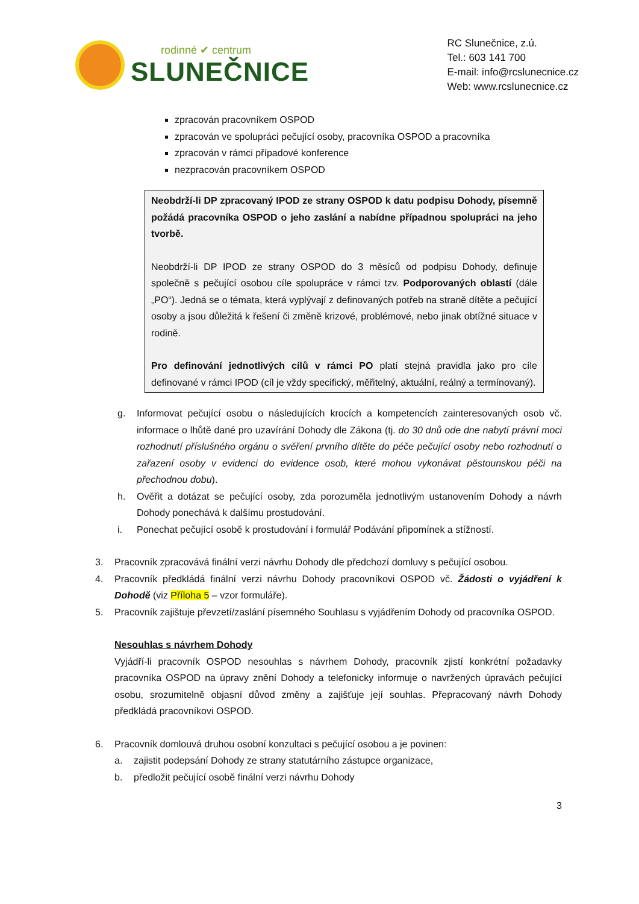rodinné ✔ centrum
SLUNEČNICE
RC Slunečnice, z.ú.
Tel.: 603 141 700
E-mail: info@rcslunecnice.cz
Web: www.rcslunecnice.cz
zpracován pracovníkem OSPOD
zpracován ve spolupráci pečující osoby, pracovníka OSPOD a pracovníka
zpracován v rámci případové konference
nezpracován pracovníkem OSPOD
Neobdrží-li DP zpracovaný IPOD ze strany OSPOD k datu podpisu Dohody, písemně požádá pracovníka OSPOD o jeho zaslání a nabídne případnou spolupráci na jeho tvorbě.
Neobdrží-li DP IPOD ze strany OSPOD do 3 měsíců od podpisu Dohody, definuje společně s pečující osobou cíle spolupráce v rámci tzv. Podporovaných oblastí (dále „PO“). Jedná se o témata, která vyplývají z definovaných potřeb na straně dítěte a pečující osoby a jsou důležitá k řešení či změně krizové, problémové, nebo jinak obtížné situace v rodině.
Pro definování jednotlivých cílů v rámci PO platí stejná pravidla jako pro cíle definované v rámci IPOD (cíl je vždy specifický, měřitelný, aktuální, reálný a termínovaný).
g. Informovat pečující osobu o následujících krocích a kompetencích zainteresovaných osob vč. informace o lhůtě dané pro uzavírání Dohody dle Zákona (tj. do 30 dnů ode dne nabytí právní moci rozhodnutí příslušného orgánu o svěření prvního dítěte do péče pečující osoby nebo rozhodnutí o zařazení osoby v evidenci do evidence osob, které mohou vykonávat pěstounskou péči na přechodnou dobu).
h. Ověřit a dotázat se pečující osoby, zda porozuměla jednotlivým ustanovením Dohody a návrh Dohody ponechává k dalšímu prostudování.
i. Ponechat pečující osobě k prostudování i formulář Podávání připomínek a stížností.
3. Pracovník zpracovává finální verzi návrhu Dohody dle předchozí domluvy s pečující osobou.
4. Pracovník předkládá finální verzi návrhu Dohody pracovníkovi OSPOD vč. Žádosti o vyjádření k Dohodě (viz Příloha 5 – vzor formuláře).
5. Pracovník zajištuje převzetí/zaslání písemného Souhlasu s vyjádřením Dohody od pracovníka OSPOD.
Nesouhlas s návrhem Dohody
Vyjádří-li pracovník OSPOD nesouhlas s návrhem Dohody, pracovník zjistí konkrétní požadavky pracovníka OSPOD na úpravy znění Dohody a telefonicky informuje o navržených úpravách pečující osobu, srozumitelně objasní důvod změny a zajišťuje její souhlas. Přepracovaný návrh Dohody předkládá pracovníkovi OSPOD.
6. Pracovník domlouvá druhou osobní konzultaci s pečující osobou a je povinen:
a. zajistit podepsání Dohody ze strany statutárního zástupce organizace,
b. předložit pečující osobě finální verzi návrhu Dohody
3